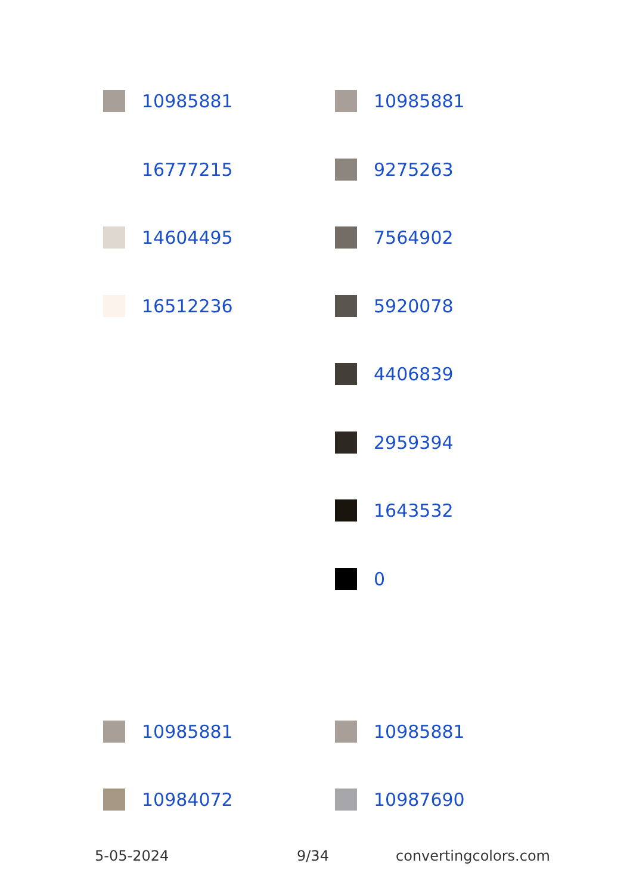10985881
16777215
14604495
16512236
10985881
9275263
7564902
5920078
4406839
2959394
1643532
0
10985881 10985881
10984072 10987690
5-05-2024 9/34 convertingcolors.com